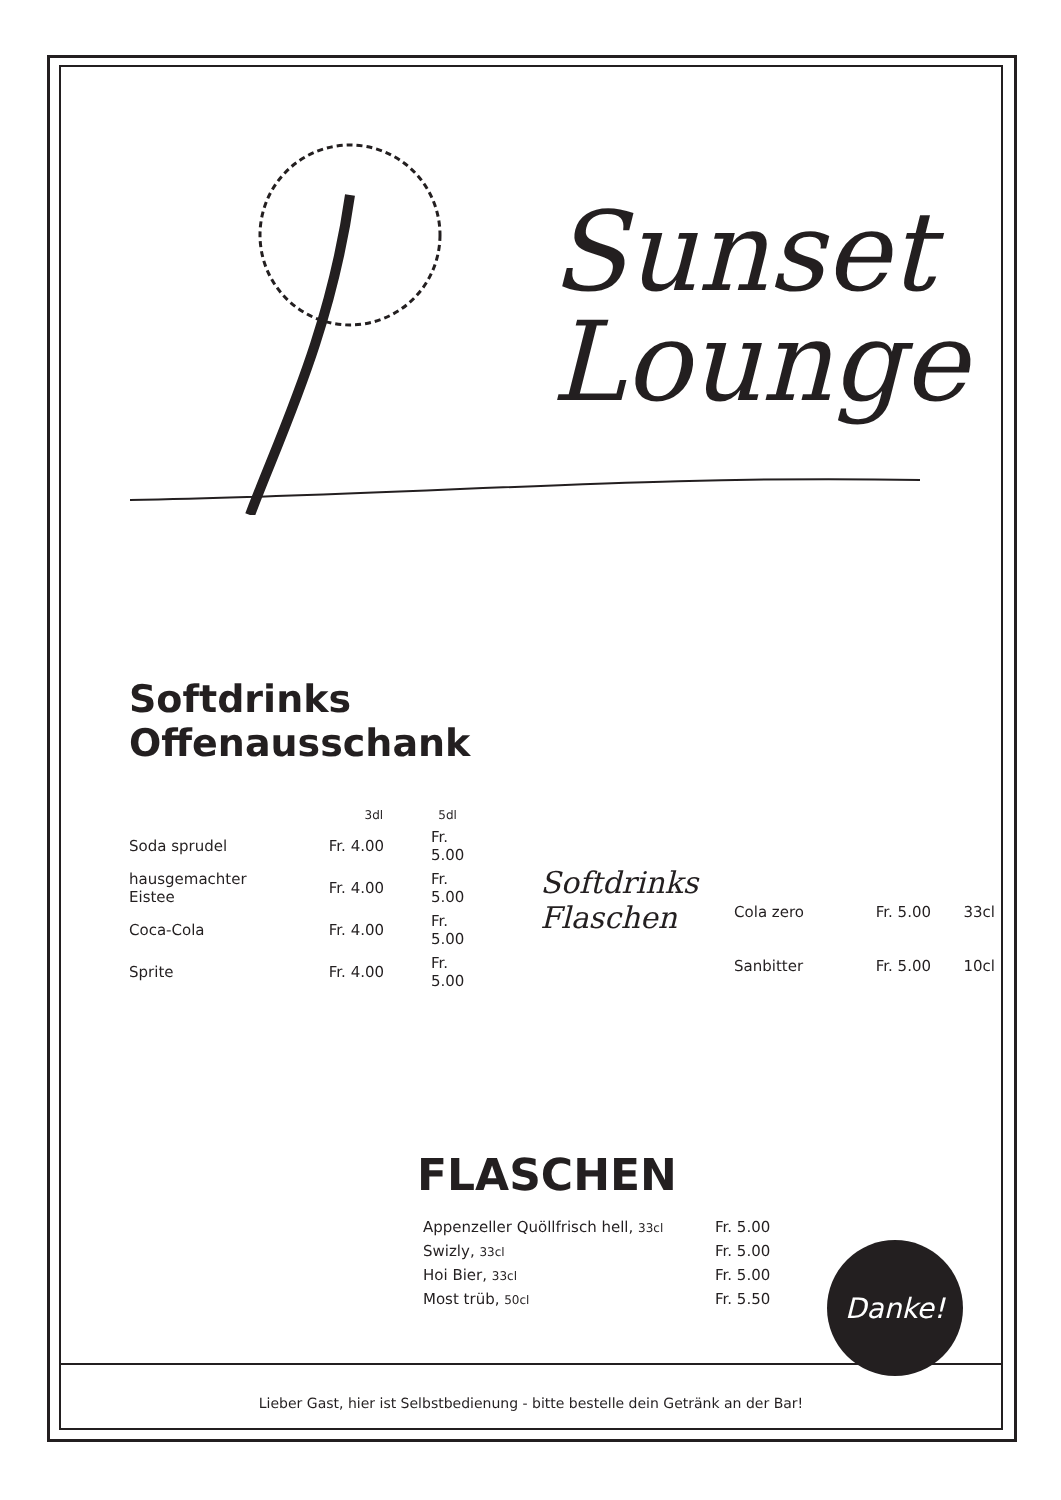Sunset
Lounge
Softdrinks
Offenausschank
| | 3dl | 5dl |
| Soda sprudel | Fr. 4.00 | Fr. 5.00 |
| hausgemachter Eistee | Fr. 4.00 | Fr. 5.00 |
| Coca-Cola | Fr. 4.00 | Fr. 5.00 |
| Sprite | Fr. 4.00 | Fr. 5.00 |
Softdrinks
Flaschen
| Cola zero | Fr. 5.00 | 33cl |
| Sanbitter | Fr. 5.00 | 10cl |
FLASCHEN
| Appenzeller Quöllfrisch hell, 33cl | Fr. 5.00 |
| Swizly, 33cl | Fr. 5.00 |
| Hoi Bier, 33cl | Fr. 5.00 |
| Most trüb, 50cl | Fr. 5.50 |
Lieber Gast, hier ist Selbstbedienung - bitte bestelle dein Getränk an der Bar!
Danke!